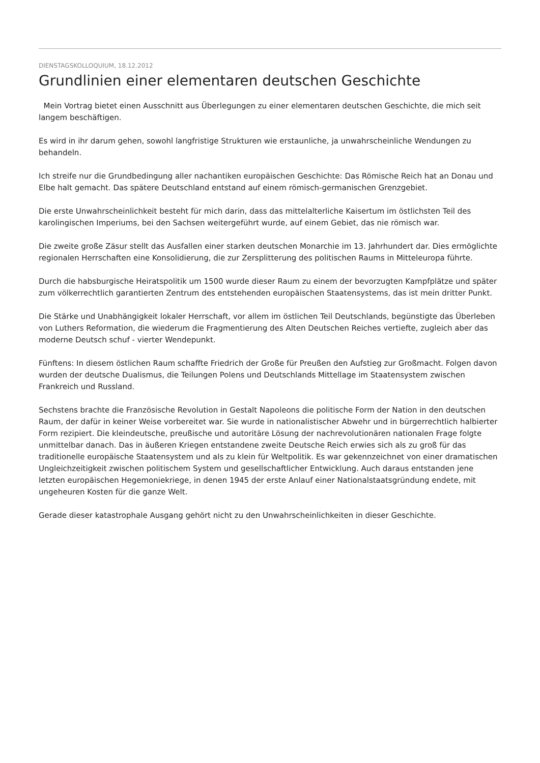DIENSTAGSKOLLOQUIUM, 18.12.2012
Grundlinien einer elementaren deutschen Geschichte
Mein Vortrag bietet einen Ausschnitt aus Überlegungen zu einer elementaren deutschen Geschichte, die mich seit langem beschäftigen.
Es wird in ihr darum gehen, sowohl langfristige Strukturen wie erstaunliche, ja unwahrscheinliche Wendungen zu behandeln.
Ich streife nur die Grundbedingung aller nachantiken europäischen Geschichte: Das Römische Reich hat an Donau und Elbe halt gemacht. Das spätere Deutschland entstand auf einem römisch-germanischen Grenzgebiet.
Die erste Unwahrscheinlichkeit besteht für mich darin, dass das mittelalterliche Kaisertum im östlichsten Teil des karolingischen Imperiums, bei den Sachsen weitergeführt wurde, auf einem Gebiet, das nie römisch war.
Die zweite große Zäsur stellt das Ausfallen einer starken deutschen Monarchie im 13. Jahrhundert dar. Dies ermöglichte regionalen Herrschaften eine Konsolidierung, die zur Zersplitterung des politischen Raums in Mitteleuropa führte.
Durch die habsburgische Heiratspolitik um 1500 wurde dieser Raum zu einem der bevorzugten Kampfplätze und später zum völkerrechtlich garantierten Zentrum des entstehenden europäischen Staatensystems, das ist mein dritter Punkt.
Die Stärke und Unabhängigkeit lokaler Herrschaft, vor allem im östlichen Teil Deutschlands, begünstigte das Überleben von Luthers Reformation, die wiederum die Fragmentierung des Alten Deutschen Reiches vertiefte, zugleich aber das moderne Deutsch schuf - vierter Wendepunkt.
Fünftens: In diesem östlichen Raum schaffte Friedrich der Große für Preußen den Aufstieg zur Großmacht. Folgen davon wurden der deutsche Dualismus, die Teilungen Polens und Deutschlands Mittellage im Staatensystem zwischen Frankreich und Russland.
Sechstens brachte die Französische Revolution in Gestalt Napoleons die politische Form der Nation in den deutschen Raum, der dafür in keiner Weise vorbereitet war. Sie wurde in nationalistischer Abwehr und in bürgerrechtlich halbierter Form rezipiert. Die kleindeutsche, preußische und autoritäre Lösung der nachrevolutionären nationalen Frage folgte unmittelbar danach. Das in äußeren Kriegen entstandene zweite Deutsche Reich erwies sich als zu groß für das traditionelle europäische Staatensystem und als zu klein für Weltpolitik. Es war gekennzeichnet von einer dramatischen Ungleichzeitigkeit zwischen politischem System und gesellschaftlicher Entwicklung. Auch daraus entstanden jene letzten europäischen Hegemoniekriege, in denen 1945 der erste Anlauf einer Nationalstaatsgründung endete, mit ungeheuren Kosten für die ganze Welt.
Gerade dieser katastrophale Ausgang gehört nicht zu den Unwahrscheinlichkeiten in dieser Geschichte.